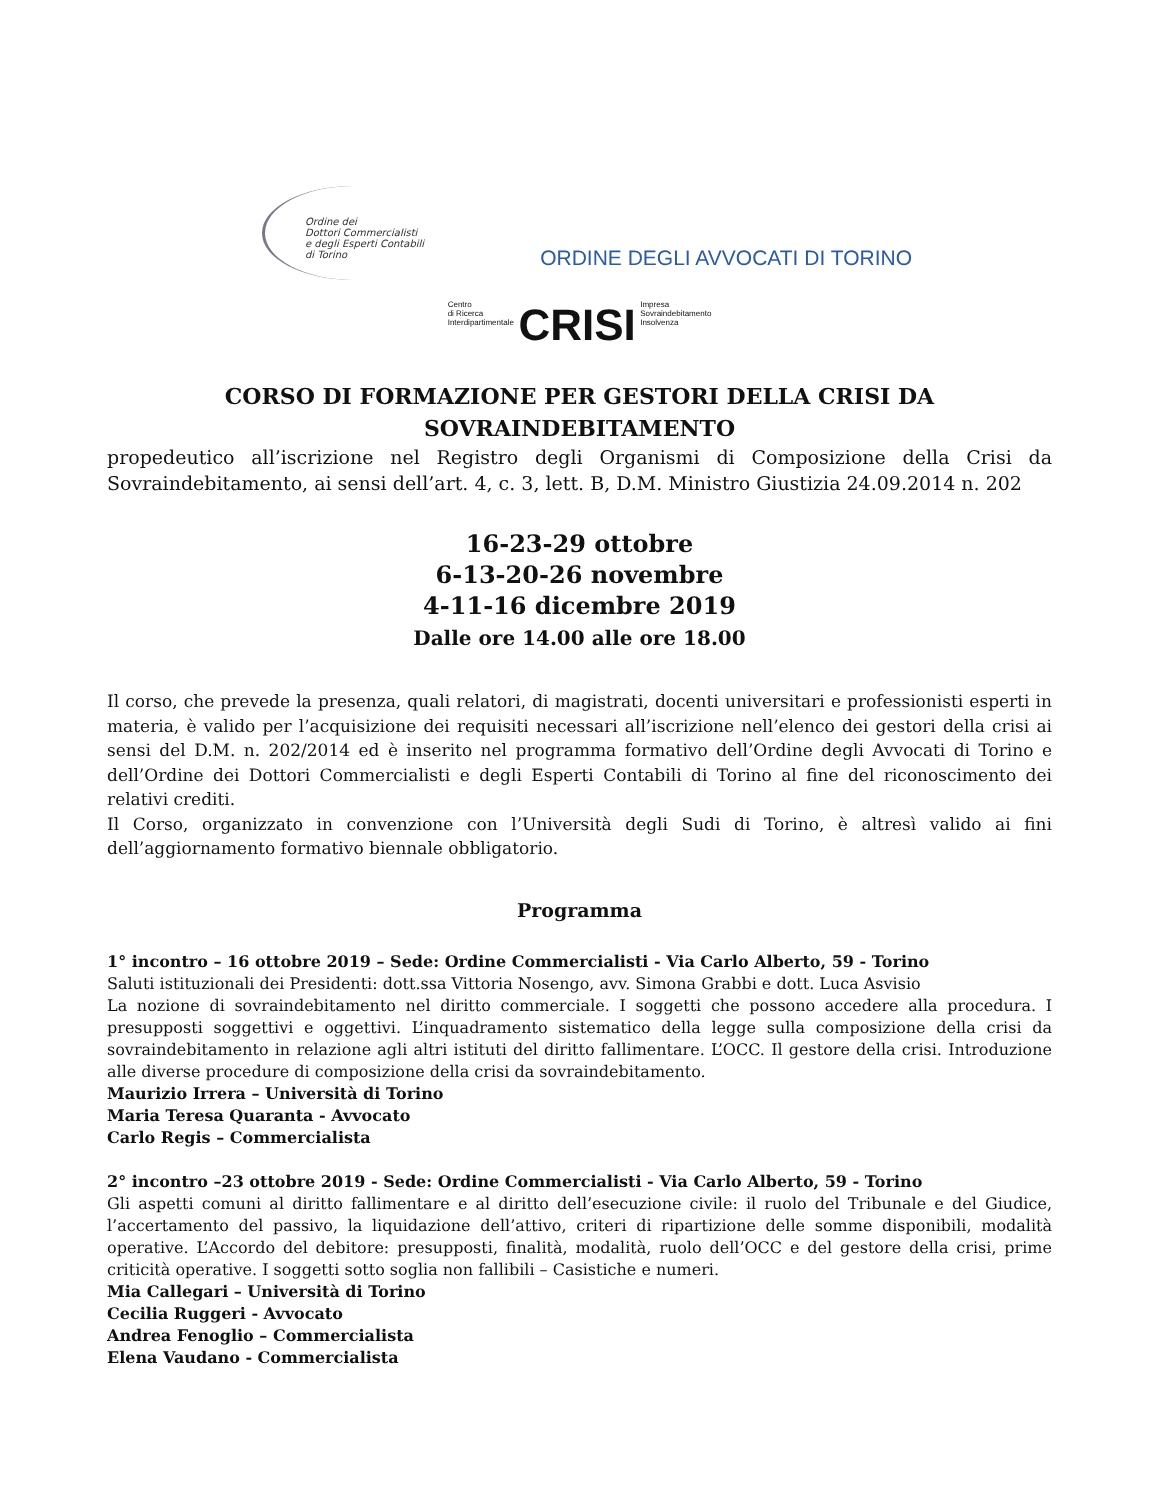Ordine dei
Dottori Commercialisti
e degli Esperti Contabili
di Torino
ORDINE DEGLI AVVOCATI DI TORINO
Centro
di Ricerca
Interdipartimentale CRISI Impresa
Sovraindebitamento
Insolvenza
CORSO DI FORMAZIONE PER GESTORI DELLA CRISI DA
SOVRAINDEBITAMENTO
propedeutico all’iscrizione nel Registro degli Organismi di Composizione della Crisi da Sovraindebitamento, ai sensi dell’art. 4, c. 3, lett. B, D.M. Ministro Giustizia 24.09.2014 n. 202
16-23-29 ottobre
6-13-20-26 novembre
4-11-16 dicembre 2019
Dalle ore 14.00 alle ore 18.00
Il corso, che prevede la presenza, quali relatori, di magistrati, docenti universitari e professionisti esperti in materia, è valido per l’acquisizione dei requisiti necessari all’iscrizione nell’elenco dei gestori della crisi ai sensi del D.M. n. 202/2014 ed è inserito nel programma formativo dell’Ordine degli Avvocati di Torino e dell’Ordine dei Dottori Commercialisti e degli Esperti Contabili di Torino al fine del riconoscimento dei relativi crediti.
Il Corso, organizzato in convenzione con l’Università degli Sudi di Torino, è altresì valido ai fini dell’aggiornamento formativo biennale obbligatorio.
Programma
1° incontro – 16 ottobre 2019 – Sede: Ordine Commercialisti - Via Carlo Alberto, 59 - Torino
Saluti istituzionali dei Presidenti: dott.ssa Vittoria Nosengo, avv. Simona Grabbi e dott. Luca Asvisio
La nozione di sovraindebitamento nel diritto commerciale. I soggetti che possono accedere alla procedura. I presupposti soggettivi e oggettivi. L’inquadramento sistematico della legge sulla composizione della crisi da sovraindebitamento in relazione agli altri istituti del diritto fallimentare. L’OCC. Il gestore della crisi. Introduzione alle diverse procedure di composizione della crisi da sovraindebitamento.
Maurizio Irrera – Università di Torino
Maria Teresa Quaranta - Avvocato
Carlo Regis – Commercialista
2° incontro –23 ottobre 2019 - Sede: Ordine Commercialisti - Via Carlo Alberto, 59 - Torino
Gli aspetti comuni al diritto fallimentare e al diritto dell’esecuzione civile: il ruolo del Tribunale e del Giudice, l’accertamento del passivo, la liquidazione dell’attivo, criteri di ripartizione delle somme disponibili, modalità operative. L’Accordo del debitore: presupposti, finalità, modalità, ruolo dell’OCC e del gestore della crisi, prime criticità operative. I soggetti sotto soglia non fallibili – Casistiche e numeri.
Mia Callegari – Università di Torino
Cecilia Ruggeri - Avvocato
Andrea Fenoglio – Commercialista
Elena Vaudano - Commercialista